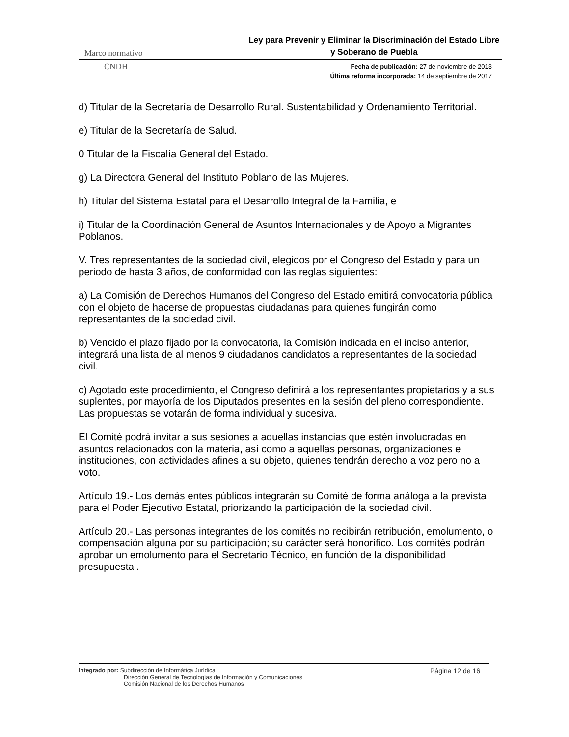Marco normativo Ley para Prevenir y Eliminar la Discriminación del Estado Libre y Soberano de Puebla
CNDH Fecha de publicación: 27 de noviembre de 2013
Última reforma incorporada: 14 de septiembre de 2017
d) Titular de la Secretaría de Desarrollo Rural. Sustentabilidad y Ordenamiento Territorial.
e) Titular de la Secretaría de Salud.
0 Titular de la Fiscalía General del Estado.
g) La Directora General del Instituto Poblano de las Mujeres.
h) Titular del Sistema Estatal para el Desarrollo Integral de la Familia, e
i) Titular de la Coordinación General de Asuntos Internacionales y de Apoyo a Migrantes Poblanos.
V. Tres representantes de la sociedad civil, elegidos por el Congreso del Estado y para un periodo de hasta 3 años, de conformidad con las reglas siguientes:
a) La Comisión de Derechos Humanos del Congreso del Estado emitirá convocatoria pública con el objeto de hacerse de propuestas ciudadanas para quienes fungirán como representantes de la sociedad civil.
b) Vencido el plazo fijado por la convocatoria, la Comisión indicada en el inciso anterior, integrará una lista de al menos 9 ciudadanos candidatos a representantes de la sociedad civil.
c) Agotado este procedimiento, el Congreso definirá a los representantes propietarios y a sus suplentes, por mayoría de los Diputados presentes en la sesión del pleno correspondiente. Las propuestas se votarán de forma individual y sucesiva.
El Comité podrá invitar a sus sesiones a aquellas instancias que estén involucradas en asuntos relacionados con la materia, así como a aquellas personas, organizaciones e instituciones, con actividades afines a su objeto, quienes tendrán derecho a voz pero no a voto.
Artículo 19.- Los demás entes públicos integrarán su Comité de forma análoga a la prevista para el Poder Ejecutivo Estatal, priorizando la participación de la sociedad civil.
Artículo 20.- Las personas integrantes de los comités no recibirán retribución, emolumento, o compensación alguna por su participación; su carácter será honorífico. Los comités podrán aprobar un emolumento para el Secretario Técnico, en función de la disponibilidad presupuestal.
Integrado por: Subdirección de Informática Jurídica
Dirección General de Tecnologías de Información y Comunicaciones
Comisión Nacional de los Derechos Humanos
Página 12 de 16